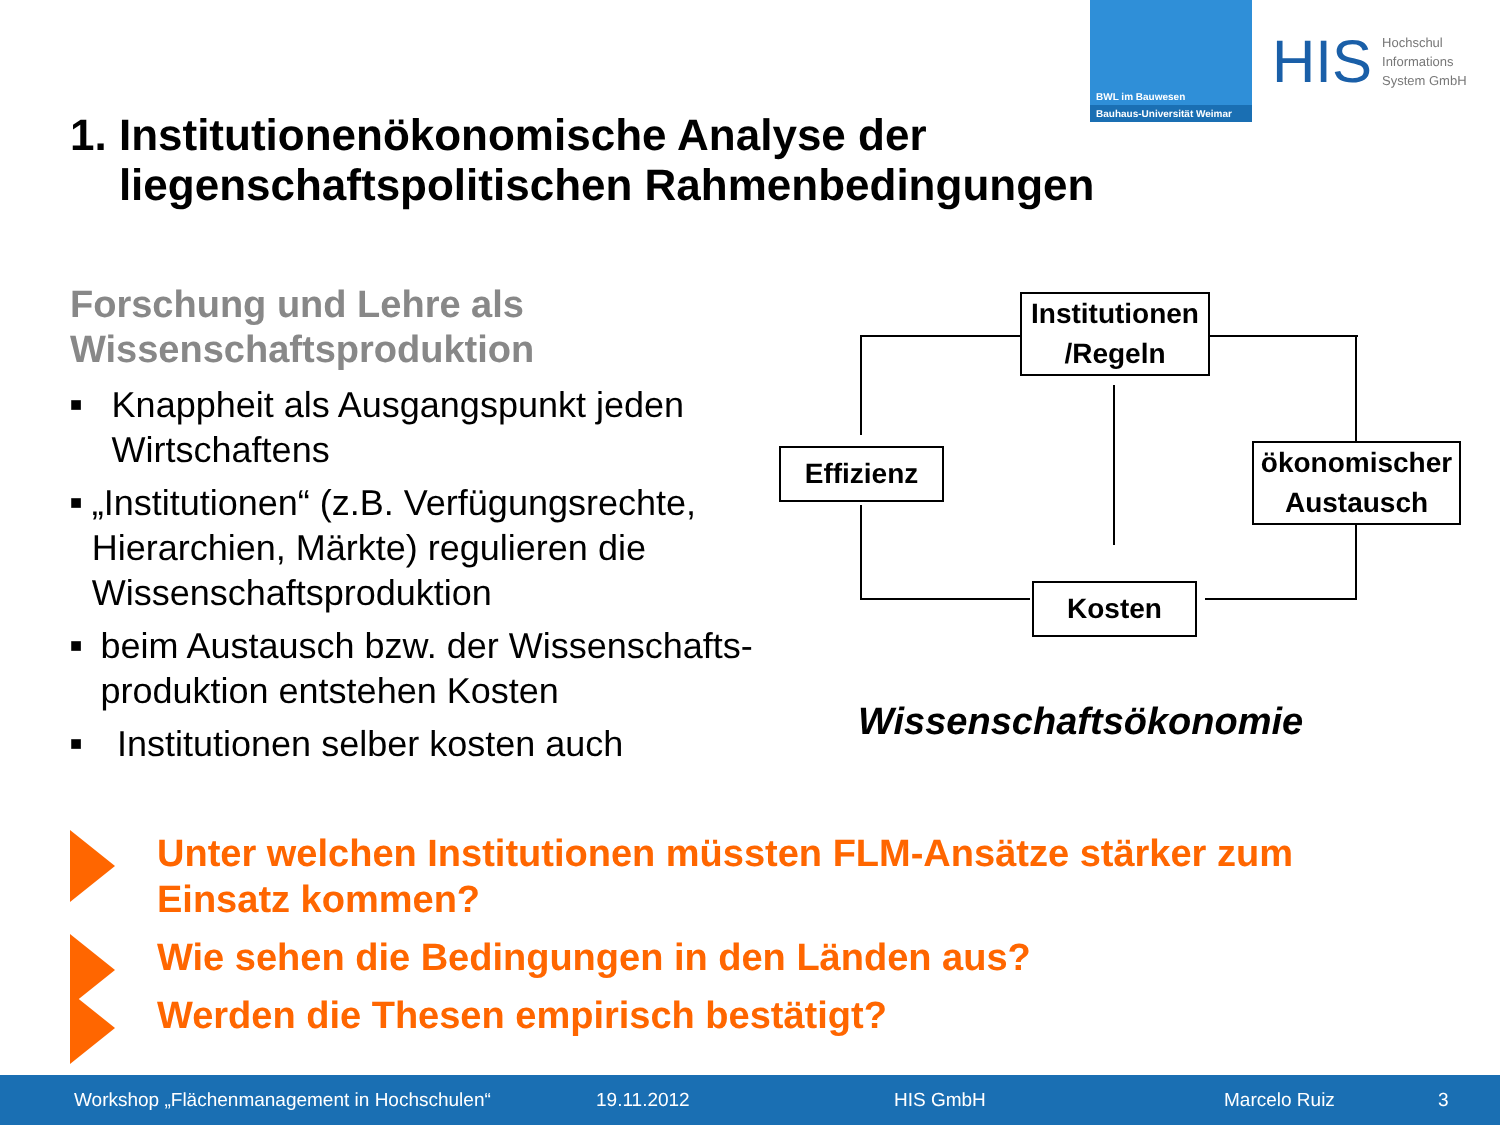BWL im Bauwesen
Bauhaus-Universität Weimar
HIS Hochschul
Informations
System GmbH
1. Institutionenökonomische Analyse der
liegenschaftspolitischen Rahmenbedingungen
Forschung und Lehre als Wissenschaftsproduktion
■ Knappheit als Ausgangspunkt jeden Wirtschaftens
■ „Institutionen“ (z.B. Verfügungsrechte, Hierarchien, Märkte) regulieren die Wissenschaftsproduktion
■ beim Austausch bzw. der Wissenschafts-produktion entstehen Kosten
■ Institutionen selber kosten auch
Institutionen
/Regeln
Effizienz
ökonomischer
Austausch
Kosten
Wissenschaftsökonomie
Unter welchen Institutionen müssten FLM-Ansätze stärker zum Einsatz kommen?
Wie sehen die Bedingungen in den Länden aus?
Werden die Thesen empirisch bestätigt?
Workshop „Flächenmanagement in Hochschulen“ 19.11.2012 HIS GmbH Marcelo Ruiz 3